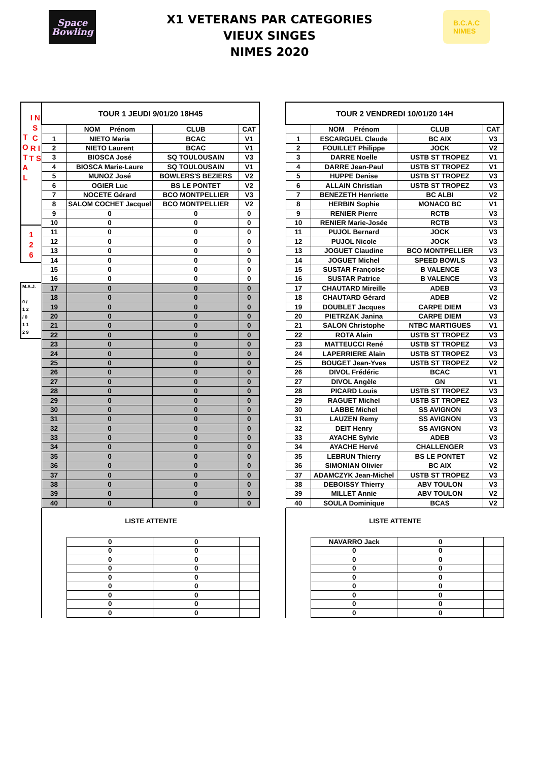Space
Bowling
X1 VETERANS PAR CATEGORIES
VIEUX SINGES
NIMES 2020
B.C.A.C
NIMES
T O T A L
I N S C R I T S
1
2
6
M.A.J.
0 /
1 2
/ 0
1 1
2 9
| TOUR 1 JEUDI 9/01/20 18H45 | | | |
| | NOM Prénom | CLUB | CAT |
| 1 | NIETO Maria | BCAC | V1 |
| 2 | NIETO Laurent | BCAC | V1 |
| 3 | BIOSCA José | SQ TOULOUSAIN | V3 |
| 4 | BIOSCA Marie-Laure | SQ TOULOUSAIN | V1 |
| 5 | MUNOZ José | BOWLERS'S BEZIERS | V2 |
| 6 | OGIER Luc | BS LE PONTET | V2 |
| 7 | NOCETE Gérard | BCO MONTPELLIER | V3 |
| 8 | SALOM COCHET Jacquel | BCO MONTPELLIER | V2 |
| 9 | 0 | 0 | 0 |
| 10 | 0 | 0 | 0 |
| 11 | 0 | 0 | 0 |
| 12 | 0 | 0 | 0 |
| 13 | 0 | 0 | 0 |
| 14 | 0 | 0 | 0 |
| 15 | 0 | 0 | 0 |
| 16 | 0 | 0 | 0 |
| 17 | 0 | 0 | 0 |
| 18 | 0 | 0 | 0 |
| 19 | 0 | 0 | 0 |
| 20 | 0 | 0 | 0 |
| 21 | 0 | 0 | 0 |
| 22 | 0 | 0 | 0 |
| 23 | 0 | 0 | 0 |
| 24 | 0 | 0 | 0 |
| 25 | 0 | 0 | 0 |
| 26 | 0 | 0 | 0 |
| 27 | 0 | 0 | 0 |
| 28 | 0 | 0 | 0 |
| 29 | 0 | 0 | 0 |
| 30 | 0 | 0 | 0 |
| 31 | 0 | 0 | 0 |
| 32 | 0 | 0 | 0 |
| 33 | 0 | 0 | 0 |
| 34 | 0 | 0 | 0 |
| 35 | 0 | 0 | 0 |
| 36 | 0 | 0 | 0 |
| 37 | 0 | 0 | 0 |
| 38 | 0 | 0 | 0 |
| 39 | 0 | 0 | 0 |
| 40 | 0 | 0 | 0 |
LISTE ATTENTE
| | 0 | 0 | |
| | 0 | 0 | |
| | 0 | 0 | |
| | 0 | 0 | |
| | 0 | 0 | |
| | 0 | 0 | |
| | 0 | 0 | |
| | 0 | 0 | |
| | 0 | 0 | |
| TOUR 2 VENDREDI 10/01/20 14H | | | |
| | NOM Prénom | CLUB | CAT |
| 1 | ESCARGUEL Claude | BC AIX | V3 |
| 2 | FOUILLET Philippe | JOCK | V2 |
| 3 | DARRE Noelle | USTB ST TROPEZ | V1 |
| 4 | DARRE Jean-Paul | USTB ST TROPEZ | V1 |
| 5 | HUPPE Denise | USTB ST TROPEZ | V3 |
| 6 | ALLAIN Christian | USTB ST TROPEZ | V3 |
| 7 | BENEZETH Henriette | BC ALBI | V2 |
| 8 | HERBIN Sophie | MONACO BC | V1 |
| 9 | RENIER Pierre | RCTB | V3 |
| 10 | RENIER Marie-Josée | RCTB | V3 |
| 11 | PUJOL Bernard | JOCK | V3 |
| 12 | PUJOL Nicole | JOCK | V3 |
| 13 | JOGUET Claudine | BCO MONTPELLIER | V3 |
| 14 | JOGUET Michel | SPEED BOWLS | V3 |
| 15 | SUSTAR Françoise | B VALENCE | V3 |
| 16 | SUSTAR Patrice | B VALENCE | V3 |
| 17 | CHAUTARD Mireille | ADEB | V3 |
| 18 | CHAUTARD Gérard | ADEB | V2 |
| 19 | DOUBLET Jacques | CARPE DIEM | V3 |
| 20 | PIETRZAK Janina | CARPE DIEM | V3 |
| 21 | SALON Christophe | NTBC MARTIGUES | V1 |
| 22 | ROTA Alain | USTB ST TROPEZ | V3 |
| 23 | MATTEUCCI René | USTB ST TROPEZ | V3 |
| 24 | LAPERRIERE Alain | USTB ST TROPEZ | V3 |
| 25 | BOUGET Jean-Yves | USTB ST TROPEZ | V2 |
| 26 | DIVOL Frédéric | BCAC | V1 |
| 27 | DIVOL Angèle | GN | V1 |
| 28 | PICARD Louis | USTB ST TROPEZ | V3 |
| 29 | RAGUET Michel | USTB ST TROPEZ | V3 |
| 30 | LABBE Michel | SS AVIGNON | V3 |
| 31 | LAUZEN Remy | SS AVIGNON | V3 |
| 32 | DEIT Henry | SS AVIGNON | V3 |
| 33 | AYACHE Sylvie | ADEB | V3 |
| 34 | AYACHE Hervé | CHALLENGER | V3 |
| 35 | LEBRUN Thierry | BS LE PONTET | V2 |
| 36 | SIMONIAN Olivier | BC AIX | V2 |
| 37 | ADAMCZYK Jean-Michel | USTB ST TROPEZ | V3 |
| 38 | DEBOISSY Thierry | ABV TOULON | V3 |
| 39 | MILLET Annie | ABV TOULON | V2 |
| 40 | SOULA Dominique | BCAS | V2 |
LISTE ATTENTE
| | NAVARRO Jack | 0 | |
| | 0 | 0 | |
| | 0 | 0 | |
| | 0 | 0 | |
| | 0 | 0 | |
| | 0 | 0 | |
| | 0 | 0 | |
| | 0 | 0 | |
| | 0 | 0 | |